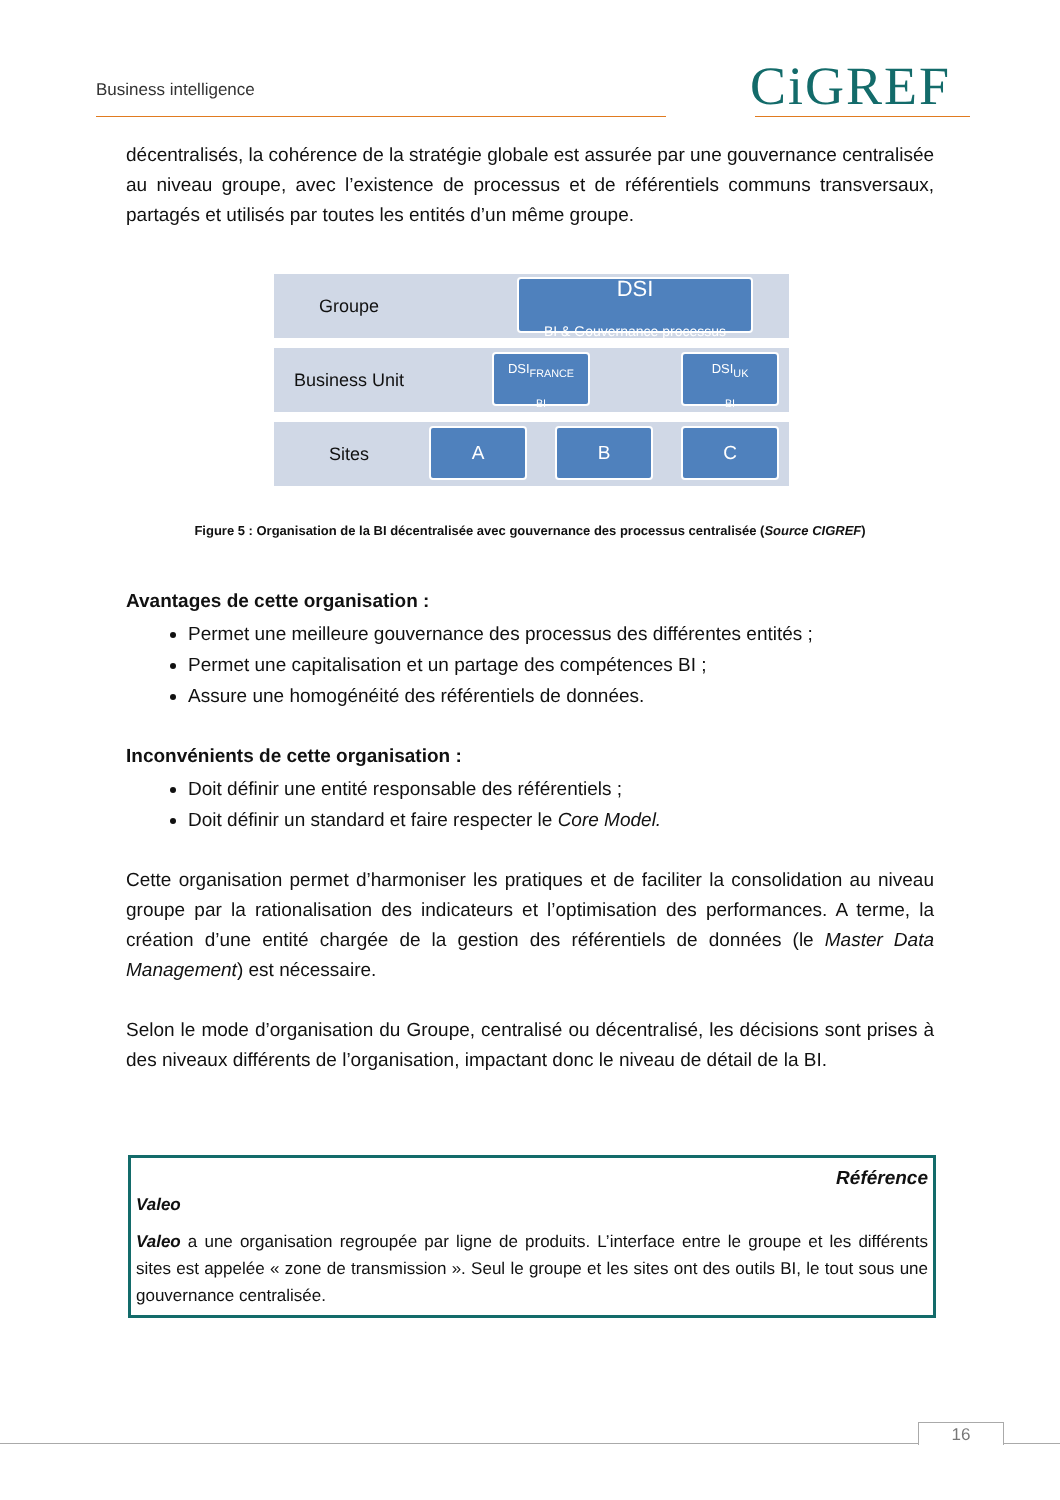Business intelligence CiGREF
décentralisés, la cohérence de la stratégie globale est assurée par une gouvernance centralisée au niveau groupe, avec l’existence de processus et de référentiels communs transversaux, partagés et utilisés par toutes les entités d’un même groupe.
Groupe
DSI
BI & Gouvernance processus
Business Unit
DSI<sub>FRANCE</sub>
BI
DSI<sub>UK</sub>
BI
Sites
A B C
Figure 5 : Organisation de la BI décentralisée avec gouvernance des processus centralisée (Source CIGREF)
Avantages de cette organisation :
Permet une meilleure gouvernance des processus des différentes entités ;
Permet une capitalisation et un partage des compétences BI ;
Assure une homogénéité des référentiels de données.
Inconvénients de cette organisation :
Doit définir une entité responsable des référentiels ;
Doit définir un standard et faire respecter le Core Model.
Cette organisation permet d’harmoniser les pratiques et de faciliter la consolidation au niveau groupe par la rationalisation des indicateurs et l’optimisation des performances. A terme, la création d’une entité chargée de la gestion des référentiels de données (le Master Data Management) est nécessaire.
Selon le mode d’organisation du Groupe, centralisé ou décentralisé, les décisions sont prises à des niveaux différents de l’organisation, impactant donc le niveau de détail de la BI.
Référence
Valeo
Valeo a une organisation regroupée par ligne de produits. L’interface entre le groupe et les différents sites est appelée « zone de transmission ». Seul le groupe et les sites ont des outils BI, le tout sous une gouvernance centralisée.
16